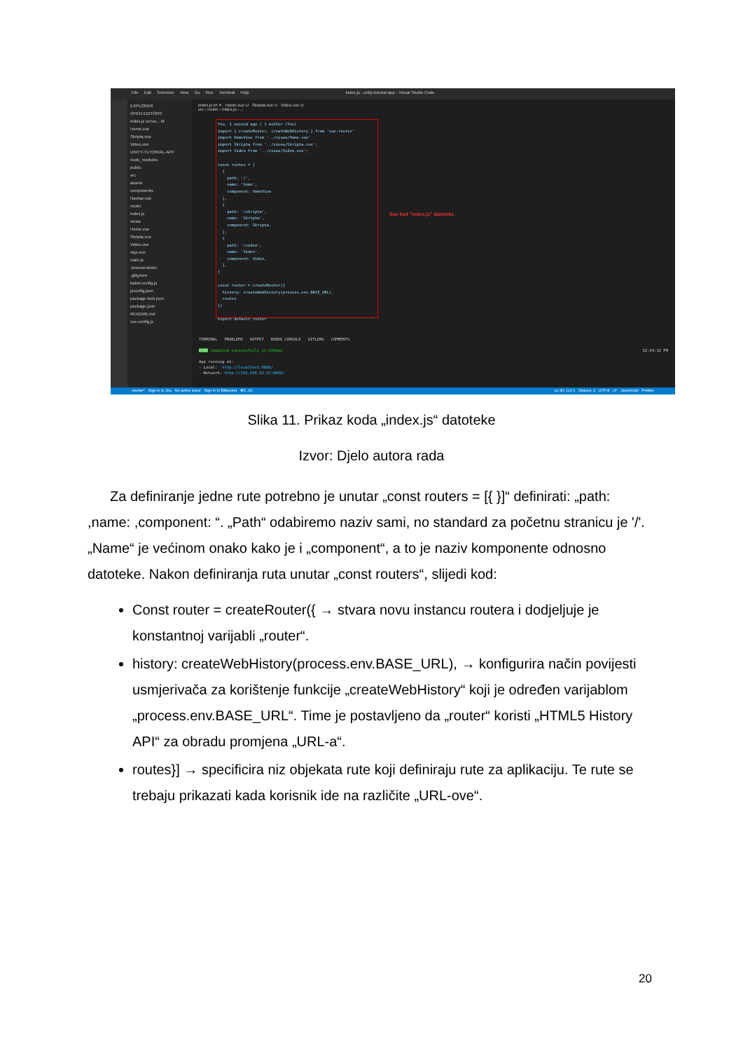File Edit Selection View Go Run Terminal Help index.js - unity-tutorial-app - Visual Studio Code
EXPLORER
OPEN EDITORS
index.js src\ro... M
Home.vue
Skripta.vue
Video.vue
UNITY-TUTORIAL-APP
node_modules
public
src
assets
components
Navbar.vue
router
index.js
views
Home.vue
Skripta.vue
Video.vue
App.vue
main.js
.browserslistrc
.gitignore
babel.config.js
jsconfig.json
package-lock.json
package.json
README.md
vue.config.js
index.js M ✕ Home.vue U Skripta.vue U Video.vue U
src › router › index.js › ...
You, 1 second ago | 1 author (You) import { createRouter, createWebHistory } from 'vue-router' import HomeView from '../views/Home.vue' import Skripta from '../views/Skripta.vue'; import Video from '../views/Video.vue'; const routes = [ { path: '/', name: 'home', component: HomeView }, { path: '/skripta', name: 'Skripta', component: Skripta, }, { path: '/video', name: 'Video', component: Video, }, ] const router = createRouter({ history: createWebHistory(process.env.BASE_URL), routes }) export default router
Sav kod "index.js" datoteke.
TERMINAL PROBLEMS OUTPUT DEBUG CONSOLE GITLENS COMMENTS
DONE Compiled successfully in 2991ms 12:43:32 PM
App running at:
- Local: http://localhost:8080/
- Network: http://192.168.18.15:8080/
master* Sign in to Jira No active issue Sign in to Bitbucket ⊗0 ⚠0 Ln 30, Col 1 Spaces: 2 UTF-8 LF JavaScript Prettier
Slika 11. Prikaz koda „index.js“ datoteke
Izvor: Djelo autora rada
Za definiranje jedne rute potrebno je unutar „const routers = [{ }]“ definirati: „path: ,name: ,component: “. „Path“ odabiremo naziv sami, no standard za početnu stranicu je '/'. „Name“ je većinom onako kako je i „component“, a to je naziv komponente odnosno datoteke. Nakon definiranja ruta unutar „const routers“, slijedi kod:
Const router = createRouter({ → stvara novu instancu routera i dodjeljuje je konstantnoj varijabli „router“.
history: createWebHistory(process.env.BASE_URL), → konfigurira način povijesti usmjerivača za korištenje funkcije „createWebHistory“ koji je određen varijablom „process.env.BASE_URL“. Time je postavljeno da „router“ koristi „HTML5 History API“ za obradu promjena „URL-a“.
routes}] → specificira niz objekata rute koji definiraju rute za aplikaciju. Te rute se trebaju prikazati kada korisnik ide na različite „URL-ove“.
20